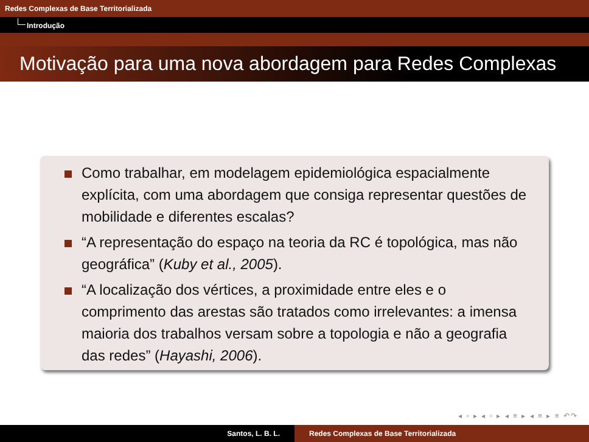Redes Complexas de Base Territorializada
Introdução
Motivação para uma nova abordagem para Redes Complexas
Como trabalhar, em modelagem epidemiológica espacialmente explícita, com uma abordagem que consiga representar questões de mobilidade e diferentes escalas?
“A representação do espaço na teoria da RC é topológica, mas não geográfica” (Kuby et al., 2005).
“A localização dos vértices, a proximidade entre eles e o comprimento das arestas são tratados como irrelevantes: a imensa maioria dos trabalhos versam sobre a topologia e não a geografia das redes” (Hayashi, 2006).
◂ ▫ ▸ ◂ ▫ ▸ ◂ ≡ ▸ ◂ ≡ ▸ ≡ ↶↷
Santos, L. B. L. Redes Complexas de Base Territorializada